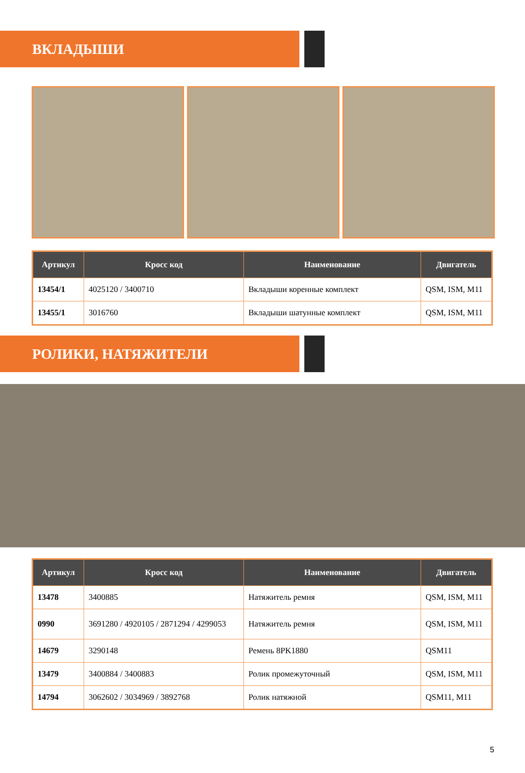ВКЛАДЫШИ
| Артикул | Кросс код | Наименование | Двигатель |
| --- | --- | --- | --- |
| 13454/1 | 4025120 / 3400710 | Вкладыши коренные комплект | QSM, ISM, M11 |
| 13455/1 | 3016760 | Вкладыши шатунные комплект | QSM, ISM, M11 |
РОЛИКИ, НАТЯЖИТЕЛИ
| Артикул | Кросс код | Наименование | Двигатель |
| --- | --- | --- | --- |
| 13478 | 3400885 | Натяжитель ремня | QSM, ISM, M11 |
| 0990 | 3691280 / 4920105 / 2871294 / 4299053 | Натяжитель ремня | QSM, ISM, M11 |
| 14679 | 3290148 | Ремень 8PK1880 | QSM11 |
| 13479 | 3400884 / 3400883 | Ролик промежуточный | QSM, ISM, M11 |
| 14794 | 3062602 / 3034969 / 3892768 | Ролик натяжной | QSM11, M11 |
5